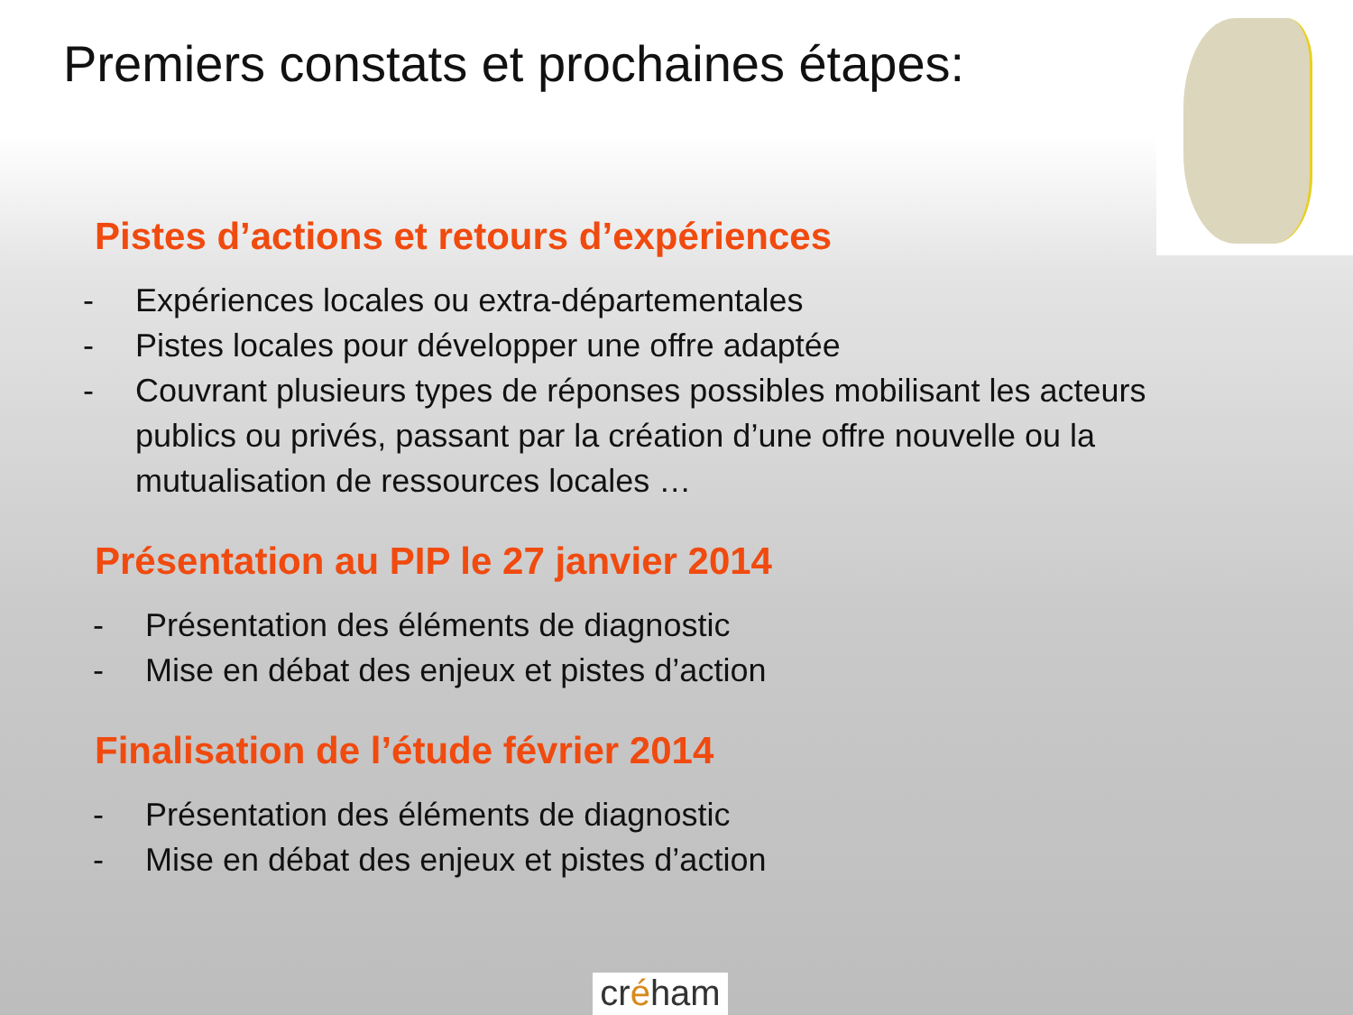Premiers constats et prochaines étapes:
Pistes d’actions et retours d’expériences
- Expériences locales ou extra-départementales
- Pistes locales pour développer une offre adaptée
- Couvrant plusieurs types de réponses possibles mobilisant les acteurs publics ou privés, passant par la création d’une offre nouvelle ou la mutualisation de ressources locales …
Présentation au PIP le 27 janvier 2014
- Présentation des éléments de diagnostic
- Mise en débat des enjeux et pistes d’action
Finalisation de l’étude février 2014
- Présentation des éléments de diagnostic
- Mise en débat des enjeux et pistes d’action
créham